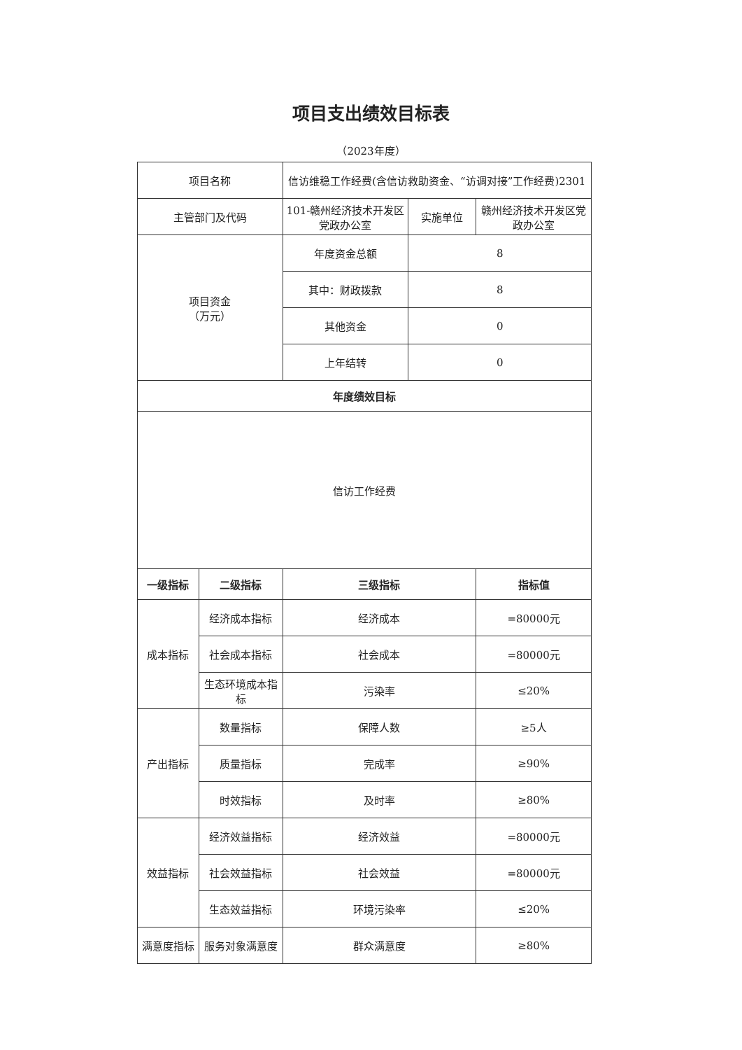项目支出绩效目标表
（2023年度）
| 项目名称 | | 信访维稳工作经费(含信访救助资金、“访调对接”工作经费)2301 | | |
| 主管部门及代码 | | 101-赣州经济技术开发区党政办公室 | 实施单位 | 赣州经济技术开发区党政办公室 |
| 项目资金 （万元） | | 年度资金总额 | 8 | |
| | | 其中：财政拨款 | 8 | |
| | | 其他资金 | 0 | |
| | | 上年结转 | 0 | |
| 年度绩效目标 | | | | |
| 信访工作经费 | | | | |
| 一级指标 | 二级指标 | 三级指标 | | 指标值 |
| 成本指标 | 经济成本指标 | 经济成本 | | =80000元 |
| | 社会成本指标 | 社会成本 | | =80000元 |
| | 生态环境成本指标 | 污染率 | | ≤20% |
| 产出指标 | 数量指标 | 保障人数 | | ≥5人 |
| | 质量指标 | 完成率 | | ≥90% |
| | 时效指标 | 及时率 | | ≥80% |
| 效益指标 | 经济效益指标 | 经济效益 | | =80000元 |
| | 社会效益指标 | 社会效益 | | =80000元 |
| | 生态效益指标 | 环境污染率 | | ≤20% |
| 满意度指标 | 服务对象满意度 | 群众满意度 | | ≥80% |